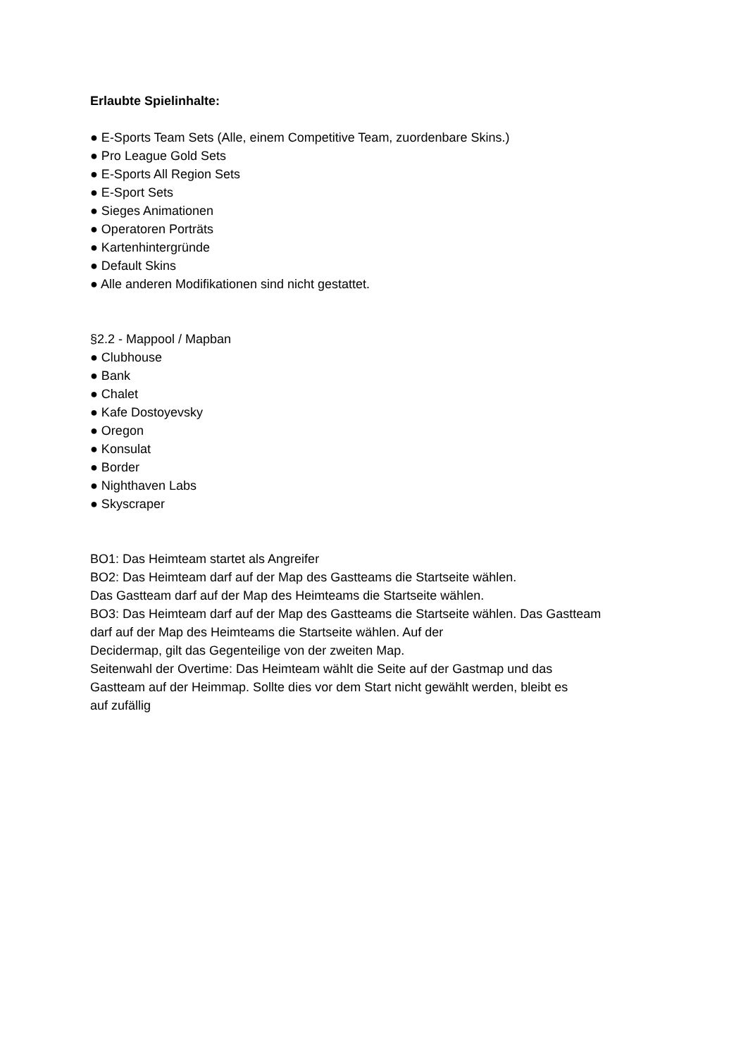Erlaubte Spielinhalte:
● E-Sports Team Sets (Alle, einem Competitive Team, zuordenbare Skins.)
● Pro League Gold Sets
● E-Sports All Region Sets
● E-Sport Sets
● Sieges Animationen
● Operatoren Porträts
● Kartenhintergründe
● Default Skins
● Alle anderen Modifikationen sind nicht gestattet.
§2.2 - Mappool / Mapban
● Clubhouse
● Bank
● Chalet
● Kafe Dostoyevsky
● Oregon
● Konsulat
● Border
● Nighthaven Labs
● Skyscraper
BO1: Das Heimteam startet als Angreifer
BO2: Das Heimteam darf auf der Map des Gastteams die Startseite wählen.
Das Gastteam darf auf der Map des Heimteams die Startseite wählen.
BO3: Das Heimteam darf auf der Map des Gastteams die Startseite wählen. Das Gastteam
darf auf der Map des Heimteams die Startseite wählen. Auf der
Decidermap, gilt das Gegenteilige von der zweiten Map.
Seitenwahl der Overtime: Das Heimteam wählt die Seite auf der Gastmap und das
Gastteam auf der Heimmap. Sollte dies vor dem Start nicht gewählt werden, bleibt es
auf zufällig